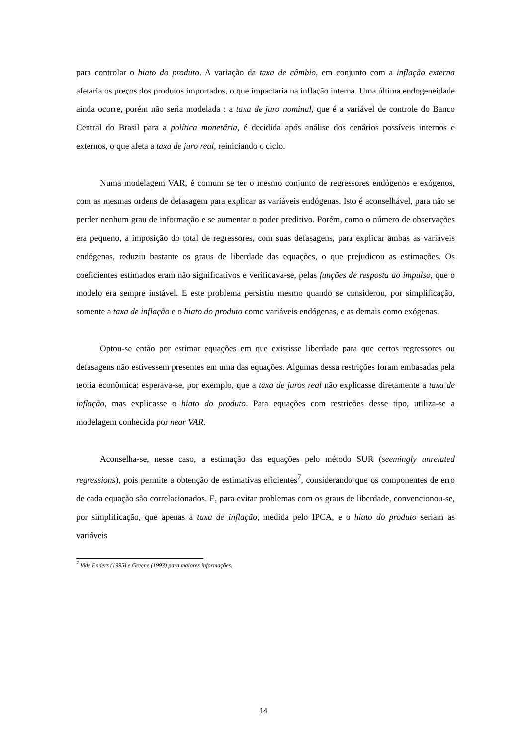para controlar o hiato do produto. A variação da taxa de câmbio, em conjunto com a inflação externa afetaria os preços dos produtos importados, o que impactaria na inflação interna. Uma última endogeneidade ainda ocorre, porém não seria modelada : a taxa de juro nominal, que é a variável de controle do Banco Central do Brasil para a política monetária, é decidida após análise dos cenários possíveis internos e externos, o que afeta a taxa de juro real, reiniciando o ciclo.
Numa modelagem VAR, é comum se ter o mesmo conjunto de regressores endógenos e exógenos, com as mesmas ordens de defasagem para explicar as variáveis endógenas. Isto é aconselhável, para não se perder nenhum grau de informação e se aumentar o poder preditivo. Porém, como o número de observações era pequeno, a imposição do total de regressores, com suas defasagens, para explicar ambas as variáveis endógenas, reduziu bastante os graus de liberdade das equações, o que prejudicou as estimações. Os coeficientes estimados eram não significativos e verificava-se, pelas funções de resposta ao impulso, que o modelo era sempre instável. E este problema persistiu mesmo quando se considerou, por simplificação, somente a taxa de inflação e o hiato do produto como variáveis endógenas, e as demais como exógenas.
Optou-se então por estimar equações em que existisse liberdade para que certos regressores ou defasagens não estivessem presentes em uma das equações. Algumas dessa restrições foram embasadas pela teoria econômica: esperava-se, por exemplo, que a taxa de juros real não explicasse diretamente a taxa de inflação, mas explicasse o hiato do produto. Para equações com restrições desse tipo, utiliza-se a modelagem conhecida por near VAR.
Aconselha-se, nesse caso, a estimação das equações pelo método SUR (seemingly unrelated regressions), pois permite a obtenção de estimativas eficientes<sup>7</sup>, considerando que os componentes de erro de cada equação são correlacionados. E, para evitar problemas com os graus de liberdade, convencionou-se, por simplificação, que apenas a taxa de inflação, medida pelo IPCA, e o hiato do produto seriam as variáveis
<sup>7</sup> Vide Enders (1995) e Greene (1993) para maiores informações.
14